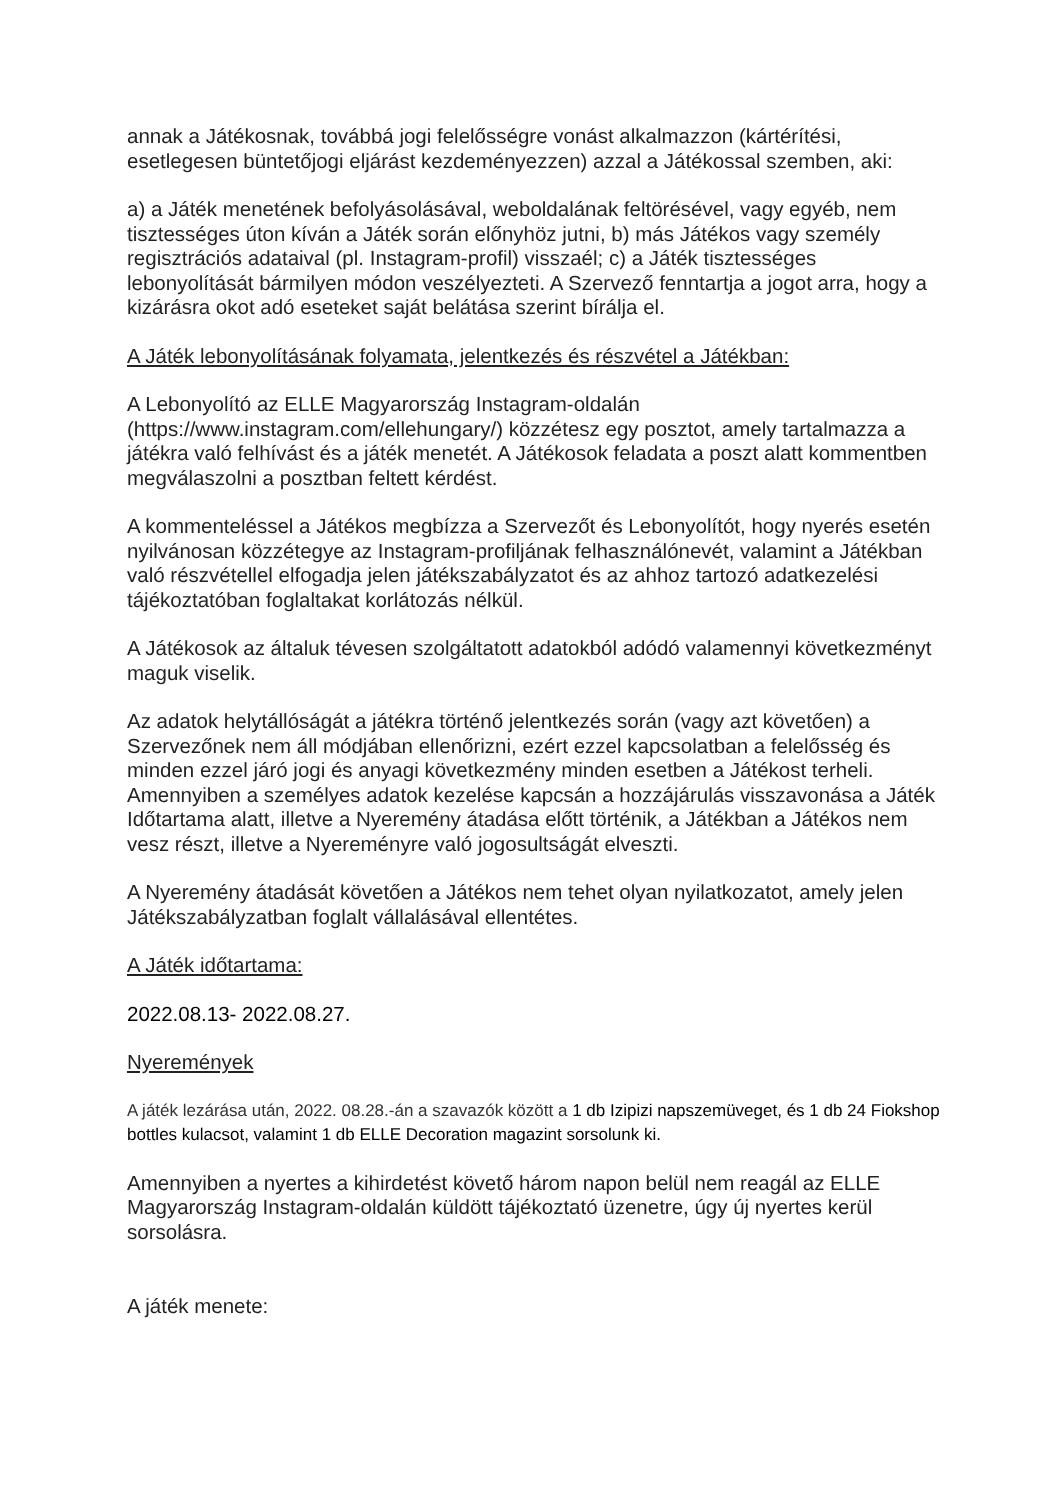annak a Játékosnak, továbbá jogi felelősségre vonást alkalmazzon (kártérítési, esetlegesen büntetőjogi eljárást kezdeményezzen) azzal a Játékossal szemben, aki:
a) a Játék menetének befolyásolásával, weboldalának feltörésével, vagy egyéb, nem tisztességes úton kíván a Játék során előnyhöz jutni, b) más Játékos vagy személy regisztrációs adataival (pl. Instagram-profil) visszaél; c) a Játék tisztességes lebonyolítását bármilyen módon veszélyezteti. A Szervező fenntartja a jogot arra, hogy a kizárásra okot adó eseteket saját belátása szerint bírálja el.
A Játék lebonyolításának folyamata, jelentkezés és részvétel a Játékban:
A Lebonyolító az ELLE Magyarország Instagram-oldalán (https://www.instagram.com/ellehungary/) közzétesz egy posztot, amely tartalmazza a játékra való felhívást és a játék menetét. A Játékosok feladata a poszt alatt kommentben megválaszolni a posztban feltett kérdést.
A kommenteléssel a Játékos megbízza a Szervezőt és Lebonyolítót, hogy nyerés esetén nyilvánosan közzétegye az Instagram-profiljának felhasználónevét, valamint a Játékban való részvétellel elfogadja jelen játékszabályzatot és az ahhoz tartozó adatkezelési tájékoztatóban foglaltakat korlátozás nélkül.
A Játékosok az általuk tévesen szolgáltatott adatokból adódó valamennyi következményt maguk viselik.
Az adatok helytállóságát a játékra történő jelentkezés során (vagy azt követően) a Szervezőnek nem áll módjában ellenőrizni, ezért ezzel kapcsolatban a felelősség és minden ezzel járó jogi és anyagi következmény minden esetben a Játékost terheli. Amennyiben a személyes adatok kezelése kapcsán a hozzájárulás visszavonása a Játék Időtartama alatt, illetve a Nyeremény átadása előtt történik, a Játékban a Játékos nem vesz részt, illetve a Nyereményre való jogosultságát elveszti.
A Nyeremény átadását követően a Játékos nem tehet olyan nyilatkozatot, amely jelen Játékszabályzatban foglalt vállalásával ellentétes.
A Játék időtartama:
2022.08.13- 2022.08.27.
Nyeremények
A játék lezárása után, 2022. 08.28.-án a szavazók között a 1 db Izipizi napszemüveget, és 1 db 24 Fiokshop bottles kulacsot, valamint 1 db ELLE Decoration magazint sorsolunk ki.
Amennyiben a nyertes a kihirdetést követő három napon belül nem reagál az ELLE Magyarország Instagram-oldalán küldött tájékoztató üzenetre, úgy új nyertes kerül sorsolásra.
A játék menete: